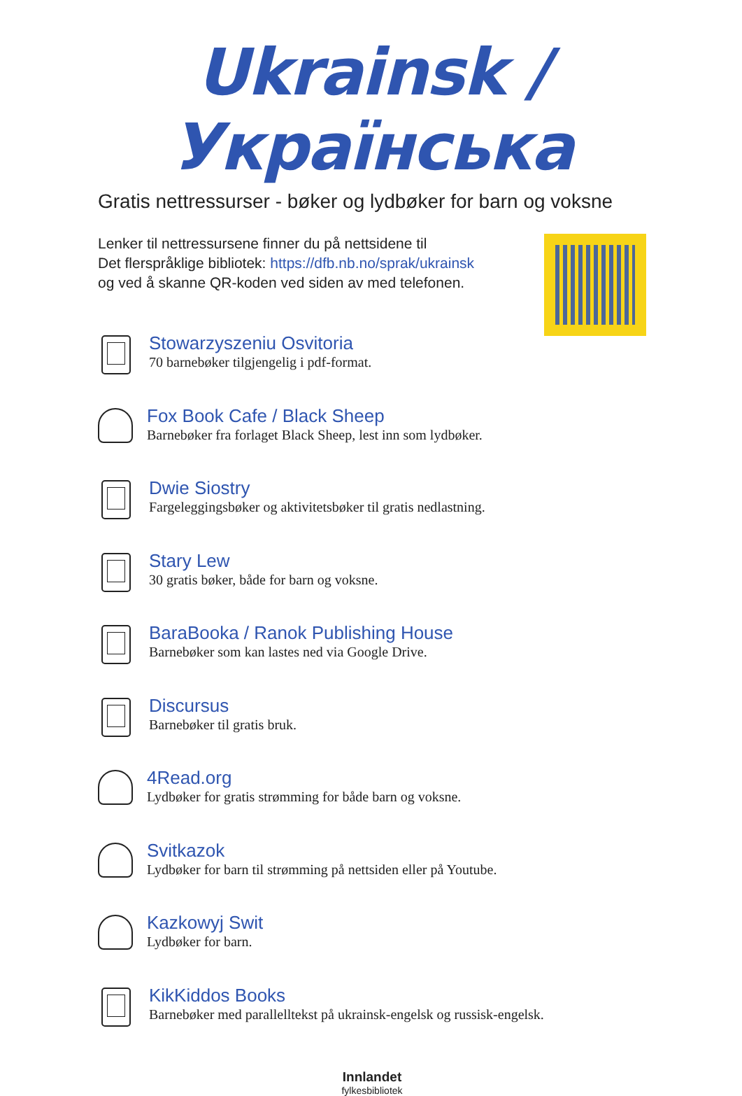Ukrainsk / Українська
Gratis nettressurser - bøker og lydbøker for barn og voksne
Lenker til nettressursene finner du på nettsidene til
Det flerspråklige bibliotek: https://dfb.nb.no/sprak/ukrainsk
og ved å skanne QR-koden ved siden av med telefonen.
Stowarzyszeniu Osvitoria
70 barnebøker tilgjengelig i pdf-format.
Fox Book Cafe / Black Sheep
Barnebøker fra forlaget Black Sheep, lest inn som lydbøker.
Dwie Siostry
Fargeleggingsbøker og aktivitetsbøker til gratis nedlastning.
Stary Lew
30 gratis bøker, både for barn og voksne.
BaraBooka / Ranok Publishing House
Barnebøker som kan lastes ned via Google Drive.
Discursus
Barnebøker til gratis bruk.
4Read.org
Lydbøker for gratis strømming for både barn og voksne.
Svitkazok
Lydbøker for barn til strømming på nettsiden eller på Youtube.
Kazkowyj Swit
Lydbøker for barn.
KikKiddos Books
Barnebøker med parallelltekst på ukrainsk-engelsk og russisk-engelsk.
Innlandet
fylkesbibliotek